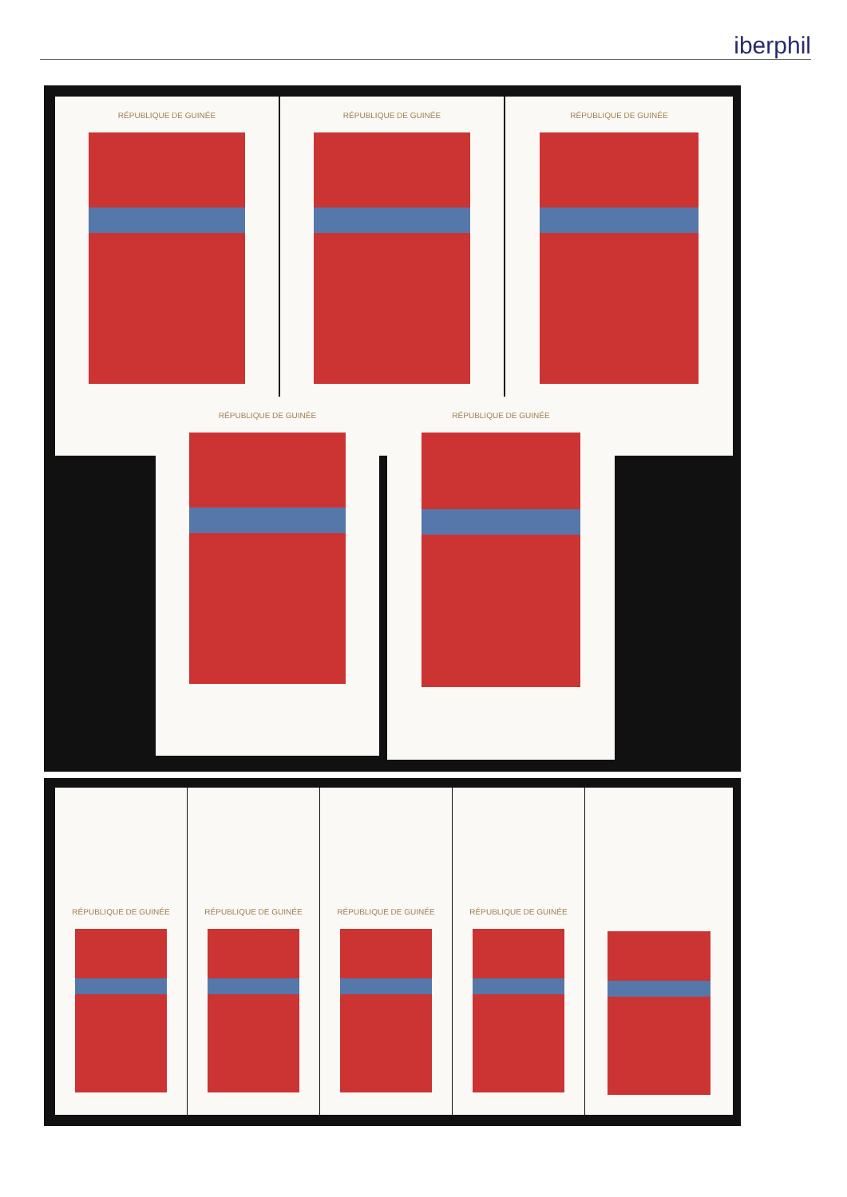iberphil
RÉPUBLIQUE DE GUINÉE RÉPUBLIQUE DE GUINÉE RÉPUBLIQUE DE GUINÉE
RÉPUBLIQUE DE GUINÉE RÉPUBLIQUE DE GUINÉE
RÉPUBLIQUE DE GUINÉE
RÉPUBLIQUE DE GUINÉE
RÉPUBLIQUE DE GUINÉE
RÉPUBLIQUE DE GUINÉE